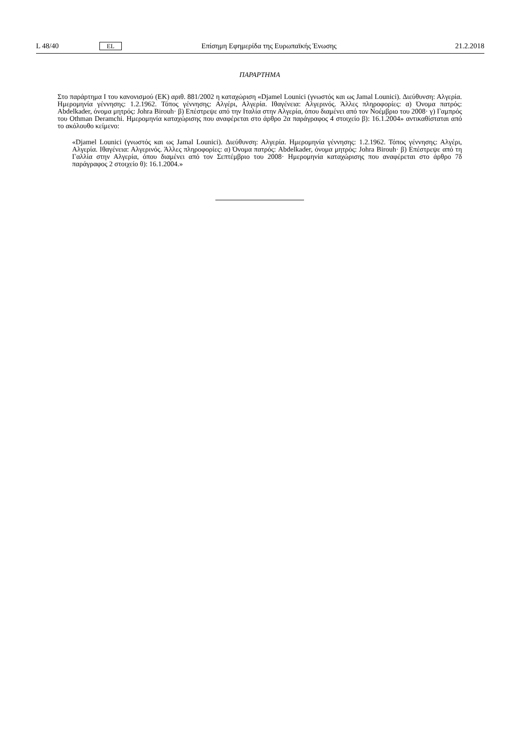L 48/40 EL Επίσημη Εφημερίδα της Ευρωπαϊκής Ένωσης 21.2.2018
ΠΑΡΑΡΤΗΜΑ
Στο παράρτημα I του κανονισμού (ΕΚ) αριθ. 881/2002 η καταχώριση «Djamel Lounici (γνωστός και ως Jamal Lounici). Διεύθυνση: Αλγερία. Ημερομηνία γέννησης: 1.2.1962. Τόπος γέννησης: Αλγέρι, Αλγερία. Ιθαγένεια: Αλγερινός. Άλλες πληροφορίες: α) Όνομα πατρός: Abdelkader, όνομα μητρός: Johra Birouh· β) Επέστρεψε από την Ιταλία στην Αλγερία, όπου διαμένει από τον Νοέμβριο του 2008· γ) Γαμπρός του Othman Deramchi. Ημερομηνία καταχώρισης που αναφέρεται στο άρθρο 2α παράγραφος 4 στοιχείο β): 16.1.2004» αντικαθίσταται από το ακόλουθο κείμενο:
«Djamel Lounici (γνωστός και ως Jamal Lounici). Διεύθυνση: Αλγερία. Ημερομηνία γέννησης: 1.2.1962. Τόπος γέννησης: Αλγέρι, Αλγερία. Ιθαγένεια: Αλγερινός. Άλλες πληροφορίες: α) Όνομα πατρός: Abdelkader, όνομα μητρός: Johra Birouh· β) Επέστρεψε από τη Γαλλία στην Αλγερία, όπου διαμένει από τον Σεπτέμβριο του 2008· Ημερομηνία καταχώρισης που αναφέρεται στο άρθρο 7δ παράγραφος 2 στοιχείο θ): 16.1.2004.»